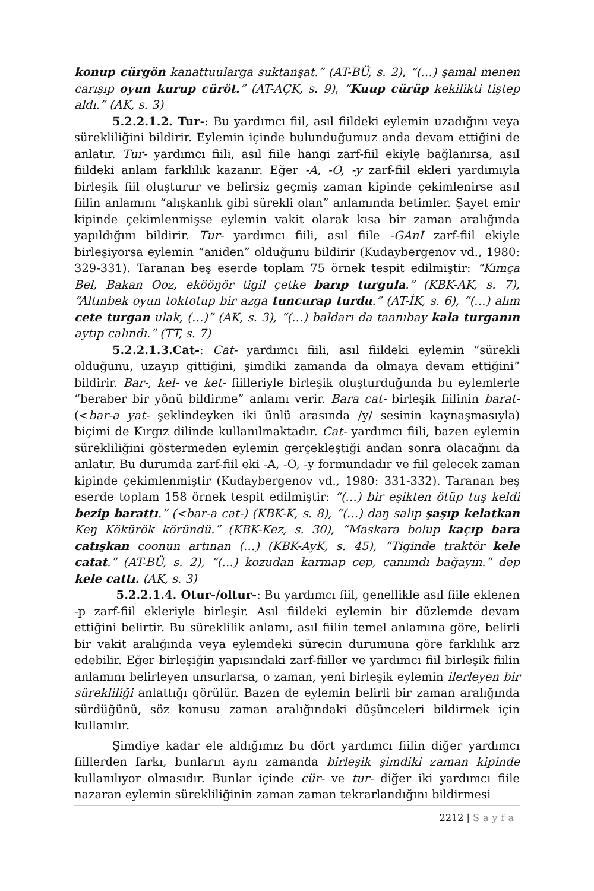konup cürgön kanattuularga suktanşat.” (AT-BÜ, s. 2), “(…) şamal menen carışıp oyun kurup cüröt.” (AT-AÇK, s. 9), “Kuup cürüp kekilikti tiştep aldı.” (AK, s. 3)
5.2.2.1.2. Tur-: Bu yardımcı fiil, asıl fiildeki eylemin uzadığını veya sürekliliğini bildirir. Eylemin içinde bulunduğumuz anda devam ettiğini de anlatır. Tur- yardımcı fiili, asıl fiile hangi zarf-fiil ekiyle bağlanırsa, asıl fiildeki anlam farklılık kazanır. Eğer -A, -O, -y zarf-fiil ekleri yardımıyla birleşik fiil oluşturur ve belirsiz geçmiş zaman kipinde çekimlenirse asıl fiilin anlamını “alışkanlık gibi sürekli olan” anlamında betimler. Şayet emir kipinde çekimlenmişse eylemin vakit olarak kısa bir zaman aralığında yapıldığını bildirir. Tur- yardımcı fiili, asıl fiile -GAnI zarf-fiil ekiyle birleşiyorsa eylemin “aniden” olduğunu bildirir (Kudaybergenov vd., 1980: 329-331). Taranan beş eserde toplam 75 örnek tespit edilmiştir: “Kımça Bel, Bakan Ooz, ekööŋör tigil çetke barıp turgula.” (KBK-AK, s. 7), “Altınbek oyun toktotup bir azga tuncurap turdu.” (AT-İK, s. 6), “(…) alım cete turgan ulak, (…)” (AK, s. 3), “(…) baldarı da taanıbay kala turganın aytıp calındı.” (TT, s. 7)
5.2.2.1.3.Cat-: Cat- yardımcı fiili, asıl fiildeki eylemin “sürekli olduğunu, uzayıp gittiğini, şimdiki zamanda da olmaya devam ettiğini” bildirir. Bar-, kel- ve ket- fiilleriyle birleşik oluşturduğunda bu eylemlerle “beraber bir yönü bildirme” anlamı verir. Bara cat- birleşik fiilinin barat- (<bar-a yat- şeklindeyken iki ünlü arasında /y/ sesinin kaynaşmasıyla) biçimi de Kırgız dilinde kullanılmaktadır. Cat- yardımcı fiili, bazen eylemin sürekliliğini göstermeden eylemin gerçekleştiği andan sonra olacağını da anlatır. Bu durumda zarf-fiil eki -A, -O, -y formundadır ve fiil gelecek zaman kipinde çekimlenmiştir (Kudaybergenov vd., 1980: 331-332). Taranan beş eserde toplam 158 örnek tespit edilmiştir: “(…) bir eşikten ötüp tuş keldi bezip barattı.” (<bar-a cat-) (KBK-K, s. 8), “(…) daŋ salıp şaşıp kelatkan Keŋ Kökürök köründü.” (KBK-Kez, s. 30), “Maskara bolup kaçıp bara catışkan coonun artınan (…) (KBK-AyK, s. 45), “Tiginde traktör kele catat.” (AT-BÜ, s. 2), “(…) kozudan karmap cep, canımdı bağayın.” dep kele cattı. (AK, s. 3)
5.2.2.1.4. Otur-/oltur-: Bu yardımcı fiil, genellikle asıl fiile eklenen -p zarf-fiil ekleriyle birleşir. Asıl fiildeki eylemin bir düzlemde devam ettiğini belirtir. Bu süreklilik anlamı, asıl fiilin temel anlamına göre, belirli bir vakit aralığında veya eylemdeki sürecin durumuna göre farklılık arz edebilir. Eğer birleşiğin yapısındaki zarf-fiiller ve yardımcı fiil birleşik fiilin anlamını belirleyen unsurlarsa, o zaman, yeni birleşik eylemin ilerleyen bir sürekliliği anlattığı görülür. Bazen de eylemin belirli bir zaman aralığında sürdüğünü, söz konusu zaman aralığındaki düşünceleri bildirmek için kullanılır.
Şimdiye kadar ele aldığımız bu dört yardımcı fiilin diğer yardımcı fiillerden farkı, bunların aynı zamanda birleşik şimdiki zaman kipinde kullanılıyor olmasıdır. Bunlar içinde cür- ve tur- diğer iki yardımcı fiile nazaran eylemin sürekliliğinin zaman zaman tekrarlandığını bildirmesi
2212 | Sayfa